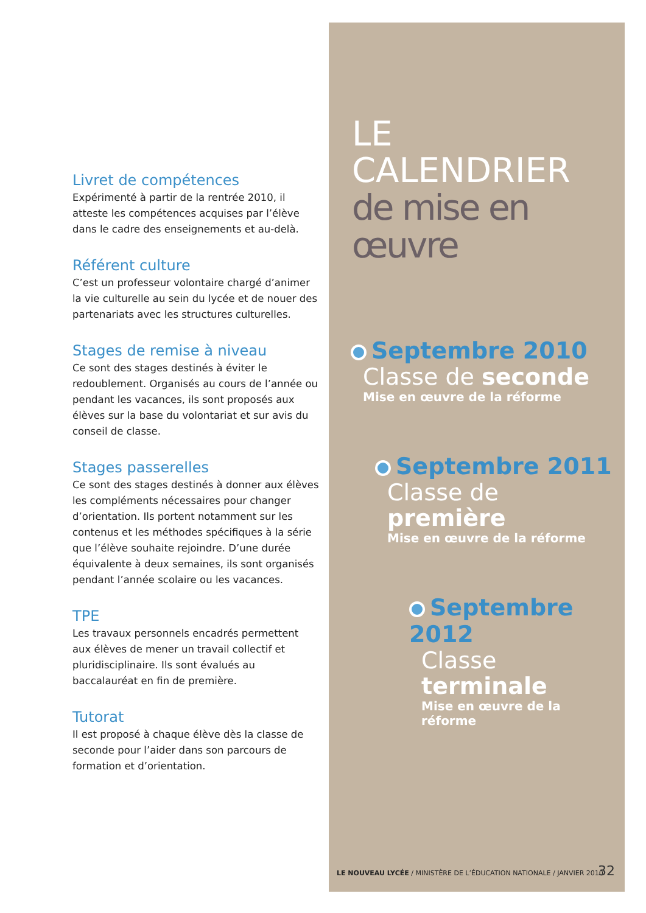Livret de compétences
Expérimenté à partir de la rentrée 2010, il atteste les compétences acquises par l’élève dans le cadre des enseignements et au-delà.
Référent culture
C’est un professeur volontaire chargé d’animer la vie culturelle au sein du lycée et de nouer des partenariats avec les structures culturelles.
Stages de remise à niveau
Ce sont des stages destinés à éviter le redoublement. Organisés au cours de l’année ou pendant les vacances, ils sont proposés aux élèves sur la base du volontariat et sur avis du conseil de classe.
Stages passerelles
Ce sont des stages destinés à donner aux élèves les compléments nécessaires pour changer d’orientation. Ils portent notamment sur les contenus et les méthodes spécifiques à la série que l’élève souhaite rejoindre. D’une durée équivalente à deux semaines, ils sont organisés pendant l’année scolaire ou les vacances.
TPE
Les travaux personnels encadrés permettent aux élèves de mener un travail collectif et pluridisciplinaire. Ils sont évalués au baccalauréat en fin de première.
Tutorat
Il est proposé à chaque élève dès la classe de seconde pour l’aider dans son parcours de formation et d’orientation.
LE CALENDRIER
de mise en œuvre
Septembre 2010
Classe de seconde
Mise en œuvre de la réforme
Septembre 2011
Classe de première
Mise en œuvre de la réforme
Septembre 2012
Classe terminale
Mise en œuvre de la réforme
LE NOUVEAU LYCÉE / MINISTÈRE DE L’ÉDUCATION NATIONALE / JANVIER 2010
32